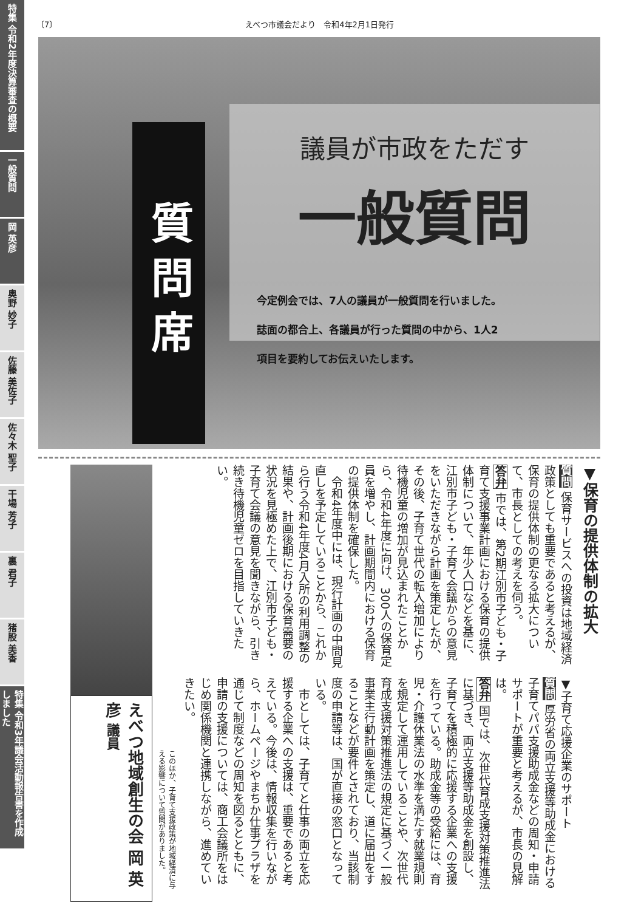特集 令和2年度決算審査の概要
一般質問
岡 英彦
奥野 妙子
佐藤 美佐子
佐々木 聖子
干場 芳子
裏 君子
猪股 美香
特集 令和3年議会活動報告書を作成しました
〔7〕 えべつ市議会だより　令和4年2月1日発行
質問席
議員が市政をただす
一般質問
今定例会では、7人の議員が一般質問を行いました。
誌面の都合上、各議員が行った質問の中から、1人2
項目を要約してお伝えいたします。
▼保育の提供体制の拡大
質問 保育サービスへの投資は地域経済政策としても重要であると考えるが、保育の提供体制の更なる拡大について、市長としての考えを伺う。
答弁 市では、第2期江別市子ども・子育て支援事業計画における保育の提供体制について、年少人口などを基に、江別市子ども・子育て会議からの意見をいただきながら計画を策定したが、その後、子育て世代の転入増加により待機児童の増加が見込まれたことから、令和4年度に向け、300人の保育定員を増やし、計画期間内における保育の提供体制を確保した。
　令和4年度中には、現行計画の中間見直しを予定していることから、これから行う令和4年度4月入所の利用調整の結果や、計画後期における保育需要の状況を見極めた上で、江別市子ども・子育て会議の意見を聞きながら、引き続き待機児童ゼロを目指していきたい。
▼子育て応援企業のサポート
質問 厚労省の両立支援等助成金における子育てパパ支援助成金などの周知・申請サポートが重要と考えるが、市長の見解は。
答弁 国では、次世代育成支援対策推進法に基づき、両立支援等助成金を創設し、子育てを積極的に応援する企業への支援を行っている。助成金等の受給には、育児・介護休業法の水準を満たす就業規則を規定して運用していることや、次世代育成支援対策推進法の規定に基づく一般事業主行動計画を策定し、道に届出をすることなどが要件とされており、当該制度の申請等は、国が直接の窓口となっている。
　市としては、子育てと仕事の両立を応援する企業への支援は、重要であると考えている。今後は、情報収集を行いながら、ホームページやまちか仕事プラザを通じて制度などの周知を図るとともに、申請の支援については、商工会議所をはじめ関係機関と連携しながら、進めていきたい。
このほか、子育て支援政策が地域経済に与える影響について質問がありました。
えべつ地域創生の会 岡 英彦 議員